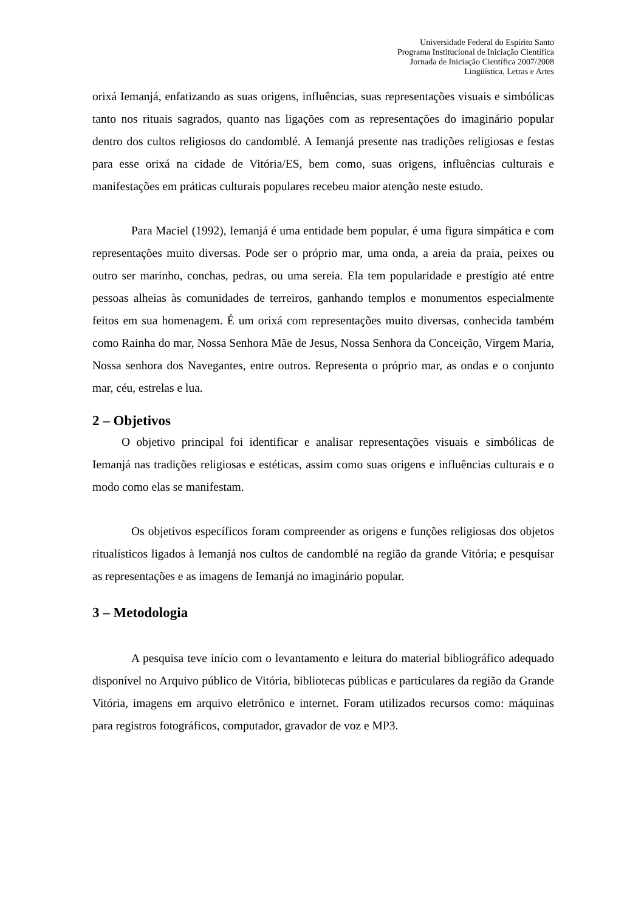Universidade Federal do Espírito Santo
Programa Institucional de Iniciação Científica
Jornada de Iniciação Científica 2007/2008
Lingüística, Letras e Artes
orixá Iemanjá, enfatizando as suas origens, influências, suas representações visuais e simbólicas tanto nos rituais sagrados, quanto nas ligações com as representações do imaginário popular dentro dos cultos religiosos do candomblé. A Iemanjá presente nas tradições religiosas e festas para esse orixá na cidade de Vitória/ES, bem como, suas origens, influências culturais e manifestações em práticas culturais populares recebeu maior atenção neste estudo.
Para Maciel (1992), Iemanjá é uma entidade bem popular, é uma figura simpática e com representações muito diversas. Pode ser o próprio mar, uma onda, a areia da praia, peixes ou outro ser marinho, conchas, pedras, ou uma sereia. Ela tem popularidade e prestígio até entre pessoas alheias às comunidades de terreiros, ganhando templos e monumentos especialmente feitos em sua homenagem. É um orixá com representações muito diversas, conhecida também como Rainha do mar, Nossa Senhora Mãe de Jesus, Nossa Senhora da Conceição, Virgem Maria, Nossa senhora dos Navegantes, entre outros. Representa o próprio mar, as ondas e o conjunto mar, céu, estrelas e lua.
2 – Objetivos
O objetivo principal foi identificar e analisar representações visuais e simbólicas de Iemanjá nas tradições religiosas e estéticas, assim como suas origens e influências culturais e o modo como elas se manifestam.
Os objetivos específicos foram compreender as origens e funções religiosas dos objetos ritualísticos ligados à Iemanjá nos cultos de candomblé na região da grande Vitória; e pesquisar as representações e as imagens de Iemanjá no imaginário popular.
3 – Metodologia
A pesquisa teve início com o levantamento e leitura do material bibliográfico adequado disponível no Arquivo público de Vitória, bibliotecas públicas e particulares da região da Grande Vitória, imagens em arquivo eletrônico e internet. Foram utilizados recursos como: máquinas para registros fotográficos, computador, gravador de voz e MP3.